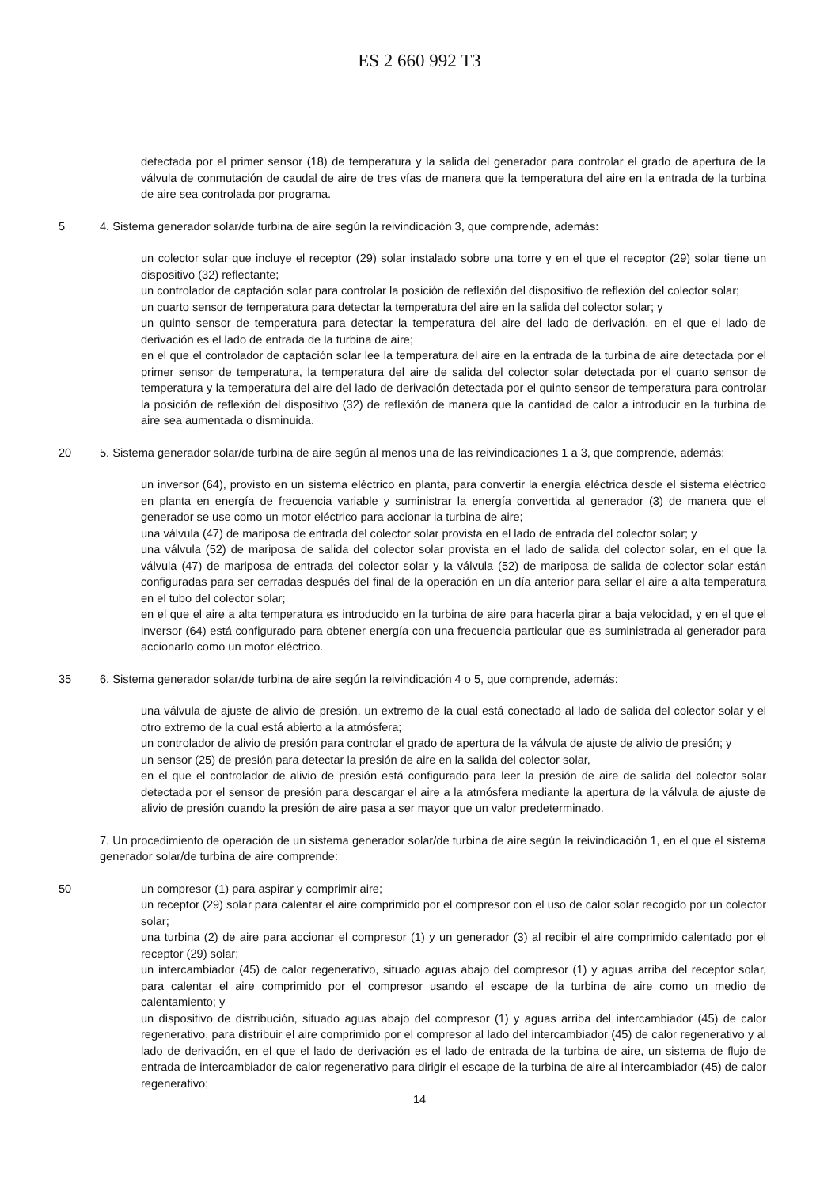ES 2 660 992 T3
detectada por el primer sensor (18) de temperatura y la salida del generador para controlar el grado de apertura de la válvula de conmutación de caudal de aire de tres vías de manera que la temperatura del aire en la entrada de la turbina de aire sea controlada por programa.
5 4. Sistema generador solar/de turbina de aire según la reivindicación 3, que comprende, además:
un colector solar que incluye el receptor (29) solar instalado sobre una torre y en el que el receptor (29) solar tiene un dispositivo (32) reflectante;
un controlador de captación solar para controlar la posición de reflexión del dispositivo de reflexión del colector solar;
un cuarto sensor de temperatura para detectar la temperatura del aire en la salida del colector solar; y
un quinto sensor de temperatura para detectar la temperatura del aire del lado de derivación, en el que el lado de derivación es el lado de entrada de la turbina de aire;
en el que el controlador de captación solar lee la temperatura del aire en la entrada de la turbina de aire detectada por el primer sensor de temperatura, la temperatura del aire de salida del colector solar detectada por el cuarto sensor de temperatura y la temperatura del aire del lado de derivación detectada por el quinto sensor de temperatura para controlar la posición de reflexión del dispositivo (32) de reflexión de manera que la cantidad de calor a introducir en la turbina de aire sea aumentada o disminuida.
20 5. Sistema generador solar/de turbina de aire según al menos una de las reivindicaciones 1 a 3, que comprende, además:
un inversor (64), provisto en un sistema eléctrico en planta, para convertir la energía eléctrica desde el sistema eléctrico en planta en energía de frecuencia variable y suministrar la energía convertida al generador (3) de manera que el generador se use como un motor eléctrico para accionar la turbina de aire;
una válvula (47) de mariposa de entrada del colector solar provista en el lado de entrada del colector solar; y
una válvula (52) de mariposa de salida del colector solar provista en el lado de salida del colector solar, en el que la válvula (47) de mariposa de entrada del colector solar y la válvula (52) de mariposa de salida de colector solar están configuradas para ser cerradas después del final de la operación en un día anterior para sellar el aire a alta temperatura en el tubo del colector solar;
en el que el aire a alta temperatura es introducido en la turbina de aire para hacerla girar a baja velocidad, y en el que el inversor (64) está configurado para obtener energía con una frecuencia particular que es suministrada al generador para accionarlo como un motor eléctrico.
35 6. Sistema generador solar/de turbina de aire según la reivindicación 4 o 5, que comprende, además:
una válvula de ajuste de alivio de presión, un extremo de la cual está conectado al lado de salida del colector solar y el otro extremo de la cual está abierto a la atmósfera;
un controlador de alivio de presión para controlar el grado de apertura de la válvula de ajuste de alivio de presión; y
un sensor (25) de presión para detectar la presión de aire en la salida del colector solar,
en el que el controlador de alivio de presión está configurado para leer la presión de aire de salida del colector solar detectada por el sensor de presión para descargar el aire a la atmósfera mediante la apertura de la válvula de ajuste de alivio de presión cuando la presión de aire pasa a ser mayor que un valor predeterminado.
7. Un procedimiento de operación de un sistema generador solar/de turbina de aire según la reivindicación 1, en el que el sistema generador solar/de turbina de aire comprende:
50 un compresor (1) para aspirar y comprimir aire;
un receptor (29) solar para calentar el aire comprimido por el compresor con el uso de calor solar recogido por un colector solar;
una turbina (2) de aire para accionar el compresor (1) y un generador (3) al recibir el aire comprimido calentado por el receptor (29) solar;
un intercambiador (45) de calor regenerativo, situado aguas abajo del compresor (1) y aguas arriba del receptor solar, para calentar el aire comprimido por el compresor usando el escape de la turbina de aire como un medio de calentamiento; y
un dispositivo de distribución, situado aguas abajo del compresor (1) y aguas arriba del intercambiador (45) de calor regenerativo, para distribuir el aire comprimido por el compresor al lado del intercambiador (45) de calor regenerativo y al lado de derivación, en el que el lado de derivación es el lado de entrada de la turbina de aire, un sistema de flujo de entrada de intercambiador de calor regenerativo para dirigir el escape de la turbina de aire al intercambiador (45) de calor regenerativo;
14